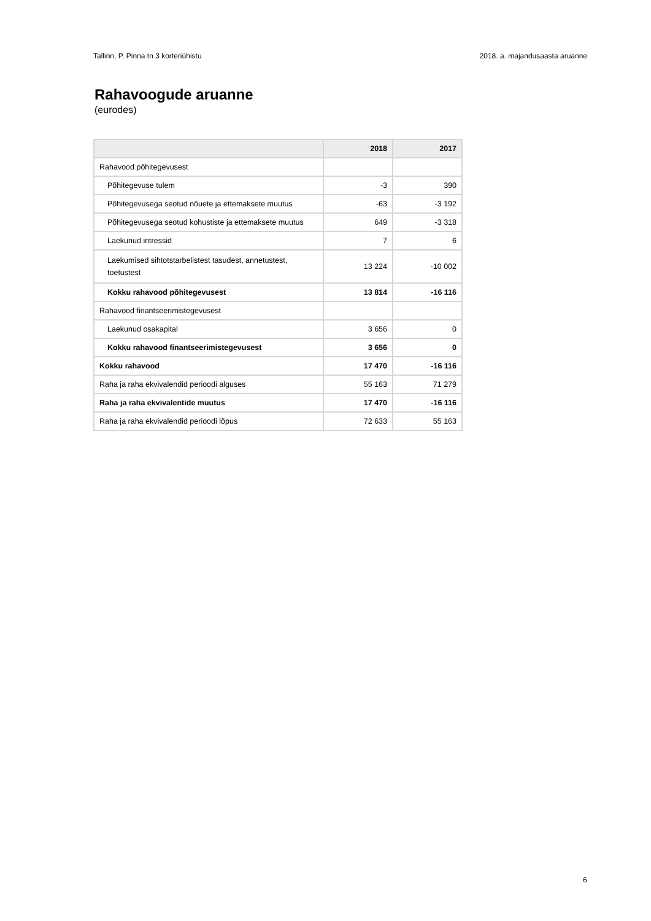Tallinn, P. Pinna tn 3 korteriühistu 2018. a. majandusaasta aruanne
Rahavoogude aruanne
(eurodes)
| | 2018 | 2017 |
| --- | --- | --- |
| Rahavood põhitegevusest | | |
| Põhitegevuse tulem | -3 | 390 |
| Põhitegevusega seotud nõuete ja ettemaksete muutus | -63 | -3 192 |
| Põhitegevusega seotud kohustiste ja ettemaksete muutus | 649 | -3 318 |
| Laekunud intressid | 7 | 6 |
| Laekumised sihtotstarbelistest tasudest, annetustest, toetustest | 13 224 | -10 002 |
| Kokku rahavood põhitegevusest | 13 814 | -16 116 |
| Rahavood finantseerimistegevusest | | |
| Laekunud osakapital | 3 656 | 0 |
| Kokku rahavood finantseerimistegevusest | 3 656 | 0 |
| Kokku rahavood | 17 470 | -16 116 |
| Raha ja raha ekvivalendid perioodi alguses | 55 163 | 71 279 |
| Raha ja raha ekvivalentide muutus | 17 470 | -16 116 |
| Raha ja raha ekvivalendid perioodi lõpus | 72 633 | 55 163 |
6